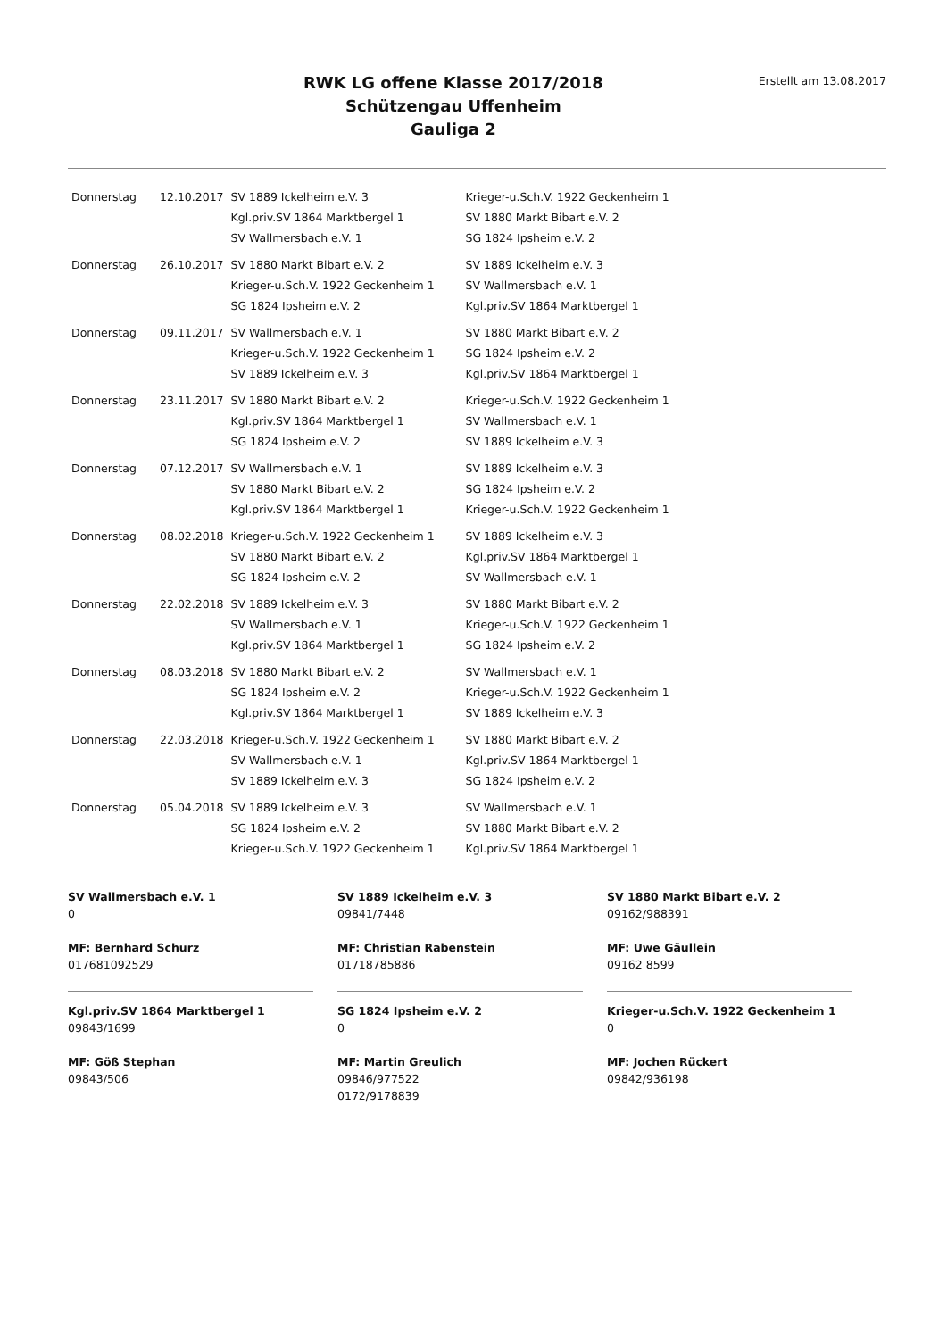RWK LG offene Klasse 2017/2018
Schützengau Uffenheim
Gauliga 2
Erstellt am 13.08.2017
| Donnerstag | 12.10.2017 | SV 1889 Ickelheim e.V. 3 | Krieger-u.Sch.V. 1922 Geckenheim 1 |
| | | Kgl.priv.SV 1864 Marktbergel 1 | SV 1880 Markt Bibart e.V. 2 |
| | | SV Wallmersbach e.V. 1 | SG 1824 Ipsheim e.V. 2 |
| Donnerstag | 26.10.2017 | SV 1880 Markt Bibart e.V. 2 | SV 1889 Ickelheim e.V. 3 |
| | | Krieger-u.Sch.V. 1922 Geckenheim 1 | SV Wallmersbach e.V. 1 |
| | | SG 1824 Ipsheim e.V. 2 | Kgl.priv.SV 1864 Marktbergel 1 |
| Donnerstag | 09.11.2017 | SV Wallmersbach e.V. 1 | SV 1880 Markt Bibart e.V. 2 |
| | | Krieger-u.Sch.V. 1922 Geckenheim 1 | SG 1824 Ipsheim e.V. 2 |
| | | SV 1889 Ickelheim e.V. 3 | Kgl.priv.SV 1864 Marktbergel 1 |
| Donnerstag | 23.11.2017 | SV 1880 Markt Bibart e.V. 2 | Krieger-u.Sch.V. 1922 Geckenheim 1 |
| | | Kgl.priv.SV 1864 Marktbergel 1 | SV Wallmersbach e.V. 1 |
| | | SG 1824 Ipsheim e.V. 2 | SV 1889 Ickelheim e.V. 3 |
| Donnerstag | 07.12.2017 | SV Wallmersbach e.V. 1 | SV 1889 Ickelheim e.V. 3 |
| | | SV 1880 Markt Bibart e.V. 2 | SG 1824 Ipsheim e.V. 2 |
| | | Kgl.priv.SV 1864 Marktbergel 1 | Krieger-u.Sch.V. 1922 Geckenheim 1 |
| Donnerstag | 08.02.2018 | Krieger-u.Sch.V. 1922 Geckenheim 1 | SV 1889 Ickelheim e.V. 3 |
| | | SV 1880 Markt Bibart e.V. 2 | Kgl.priv.SV 1864 Marktbergel 1 |
| | | SG 1824 Ipsheim e.V. 2 | SV Wallmersbach e.V. 1 |
| Donnerstag | 22.02.2018 | SV 1889 Ickelheim e.V. 3 | SV 1880 Markt Bibart e.V. 2 |
| | | SV Wallmersbach e.V. 1 | Krieger-u.Sch.V. 1922 Geckenheim 1 |
| | | Kgl.priv.SV 1864 Marktbergel 1 | SG 1824 Ipsheim e.V. 2 |
| Donnerstag | 08.03.2018 | SV 1880 Markt Bibart e.V. 2 | SV Wallmersbach e.V. 1 |
| | | SG 1824 Ipsheim e.V. 2 | Krieger-u.Sch.V. 1922 Geckenheim 1 |
| | | Kgl.priv.SV 1864 Marktbergel 1 | SV 1889 Ickelheim e.V. 3 |
| Donnerstag | 22.03.2018 | Krieger-u.Sch.V. 1922 Geckenheim 1 | SV 1880 Markt Bibart e.V. 2 |
| | | SV Wallmersbach e.V. 1 | Kgl.priv.SV 1864 Marktbergel 1 |
| | | SV 1889 Ickelheim e.V. 3 | SG 1824 Ipsheim e.V. 2 |
| Donnerstag | 05.04.2018 | SV 1889 Ickelheim e.V. 3 | SV Wallmersbach e.V. 1 |
| | | SG 1824 Ipsheim e.V. 2 | SV 1880 Markt Bibart e.V. 2 |
| | | Krieger-u.Sch.V. 1922 Geckenheim 1 | Kgl.priv.SV 1864 Marktbergel 1 |
SV Wallmersbach e.V. 1
0
MF: Bernhard Schurz
017681092529
SV 1889 Ickelheim e.V. 3
09841/7448
MF: Christian Rabenstein
01718785886
SV 1880 Markt Bibart e.V. 2
09162/988391
MF: Uwe Gäullein
09162 8599
Kgl.priv.SV 1864 Marktbergel 1
09843/1699
MF: Göß Stephan
09843/506
SG 1824 Ipsheim e.V. 2
0
MF: Martin Greulich
09846/977522
0172/9178839
Krieger-u.Sch.V. 1922 Geckenheim 1
0
MF: Jochen Rückert
09842/936198